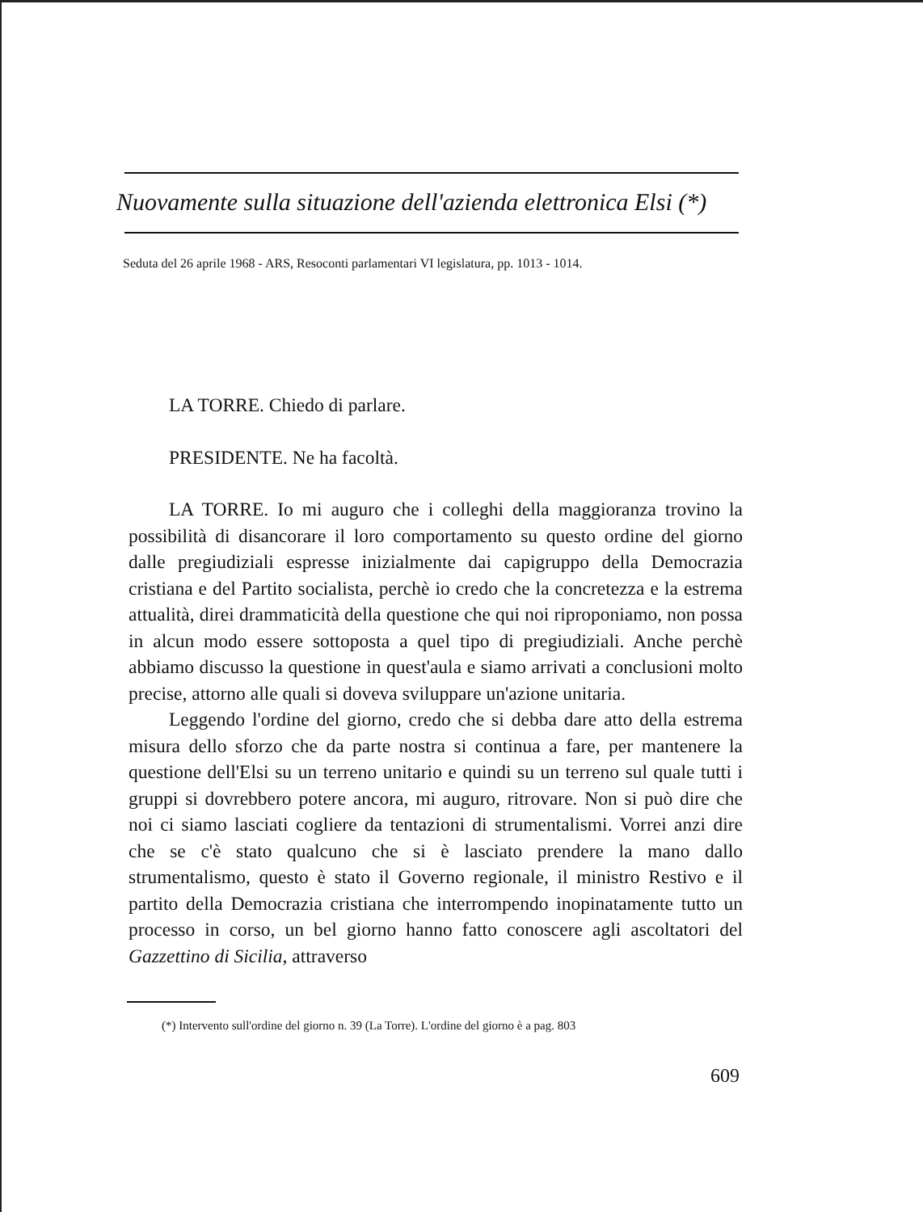Nuovamente sulla situazione dell'azienda elettronica Elsi (*)
Seduta del 26 aprile 1968 - ARS, Resoconti parlamentari VI legislatura, pp. 1013 - 1014.
LA TORRE. Chiedo di parlare.
PRESIDENTE. Ne ha facoltà.
LA TORRE. Io mi auguro che i colleghi della maggioranza trovino la possibilità di disancorare il loro comportamento su questo ordine del giorno dalle pregiudiziali espresse inizialmente dai capigruppo della Democrazia cristiana e del Partito socialista, perchè io credo che la concretezza e la estrema attualità, direi drammaticità della questione che qui noi riproponiamo, non possa in alcun modo essere sottoposta a quel tipo di pregiudiziali. Anche perchè abbiamo discusso la questione in quest'aula e siamo arrivati a conclusioni molto precise, attorno alle quali si doveva sviluppare un'azione unitaria.
Leggendo l'ordine del giorno, credo che si debba dare atto della estrema misura dello sforzo che da parte nostra si continua a fare, per mantenere la questione dell'Elsi su un terreno unitario e quindi su un terreno sul quale tutti i gruppi si dovrebbero potere ancora, mi auguro, ritrovare. Non si può dire che noi ci siamo lasciati cogliere da tentazioni di strumentalismi. Vorrei anzi dire che se c'è stato qualcuno che si è lasciato prendere la mano dallo strumentalismo, questo è stato il Governo regionale, il ministro Restivo e il partito della Democrazia cristiana che interrompendo inopinatamente tutto un processo in corso, un bel giorno hanno fatto conoscere agli ascoltatori del Gazzettino di Sicilia, attraverso
(*) Intervento sull'ordine del giorno n. 39 (La Torre). L'ordine del giorno è a pag. 803
609